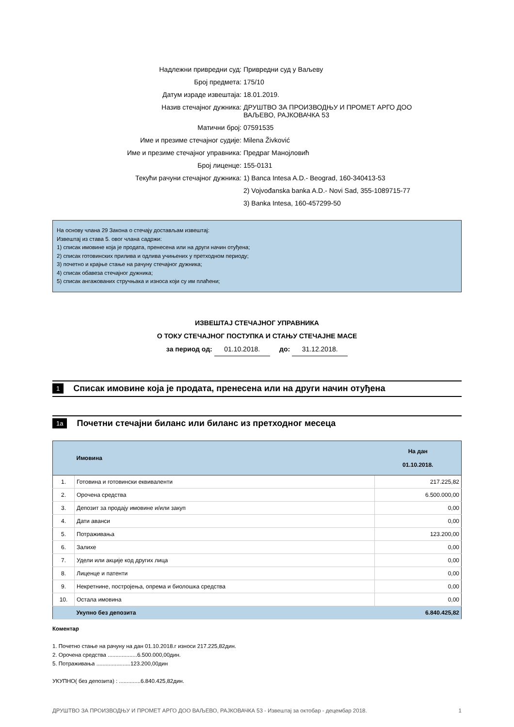| Надлежни привредни суд: | Привредни суд у Ваљеву |
| Број предмета: | 175/10 |
| Датум израде извештаја: | 18.01.2019. |
| Назив стечајног дужника: | ДРУШТВО ЗА ПРОИЗВОДЊУ И ПРОМЕТ АРГО ДОО ВАЉЕВО, РАЈКОВАЧКА 53 |
| Матични број: | 07591535 |
| Име и презиме стечајног судије: | Milena Živković |
| Име и презиме стечајног управника: | Предраг Манојловић |
| Број лиценце: | 155-0131 |
| Текући рачуни стечајног дужника: | 1) Banca Intesa A.D.- Beograd, 160-340413-53 |
| | 2) Vojvođanska banka A.D.- Novi Sad, 355-1089715-77 |
| | 3) Banka Intesa, 160-457299-50 |
На основу члана 29 Закона о стечају достављам извештај:
Извештај из става 5. овог члана садржи:
1) списак имовине која је продата, пренесена или на други начин отуђена;
2) списак готовинских прилива и одлива учињених у претходном периоду;
3) почетно и крајње стање на рачуну стечајног дужника;
4) списак обавеза стечајног дужника;
5) списак ангажованих стручњака и износа који су им плаћени;
ИЗВЕШТАЈ СТЕЧАЈНОГ УПРАВНИКА
О ТОКУ СТЕЧАЈНОГ ПОСТУПКА И СТАЊУ СТЕЧАЈНЕ МАСЕ
за период од: 01.10.2018. до: 31.12.2018.
1
Списак имовине која је продата, пренесена или на други начин отуђена
1a
Почетни стечајни биланс или биланс из претходног месеца
| | Имовина | На дан 01.10.2018. |
| --- | --- | --- |
| 1. | Готовина и готовински еквиваленти | 217.225,82 |
| 2. | Орочена средства | 6.500.000,00 |
| 3. | Депозит за продају имовине и/или закуп | 0,00 |
| 4. | Дати аванси | 0,00 |
| 5. | Потраживања | 123.200,00 |
| 6. | Залихе | 0,00 |
| 7. | Удели или акције код других лица | 0,00 |
| 8. | Лиценце и патенти | 0,00 |
| 9. | Некретнине, постројења, опрема и биолошка средства | 0,00 |
| 10. | Остала имовина | 0,00 |
| | Укупно без депозита | 6.840.425,82 |
Коментар
1. Почетно стање на рачуну на дан 01.10.2018.г износи 217.225,82дин.
2. Орочена средства ...................6.500.000,00дин.
5. Потраживања ......................123.200,00дин
УКУПНО( без депозита) : ..............6.840.425,82дин.
ДРУШТВО ЗА ПРОИЗВОДЊУ И ПРОМЕТ АРГО ДОО ВАЉЕВО, РАЈКОВАЧКА 53 - Извештај за октобар - децембар 2018. 1